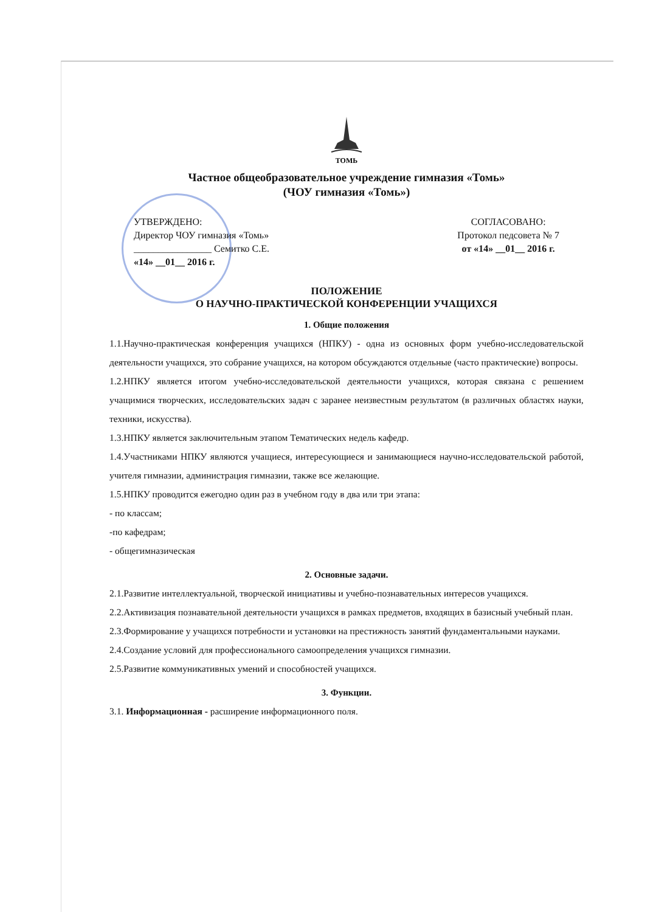ТОМЬ
Частное общеобразовательное учреждение гимназия «Томь»
(ЧОУ гимназия «Томь»)
УТВЕРЖДЕНО:
Директор ЧОУ гимназия «Томь»
________________ Семитко С.Е.
«14» __01__ 2016 г.
СОГЛАСОВАНО:
Протокол педсовета № 7
от «14» __01__ 2016 г.
ПОЛОЖЕНИЕ
О НАУЧНО-ПРАКТИЧЕСКОЙ КОНФЕРЕНЦИИ УЧАЩИХСЯ
1. Общие положения
1.1.Научно-практическая конференция учащихся (НПКУ) - одна из основных форм учебно-исследовательской деятельности учащихся, это собрание учащихся, на котором обсуждаются отдельные (часто практические) вопросы.
1.2.НПКУ является итогом учебно-исследовательской деятельности учащихся, которая связана с решением учащимися творческих, исследовательских задач с заранее неизвестным результатом (в различных областях науки, техники, искусства).
1.3.НПКУ является заключительным этапом Тематических недель кафедр.
1.4.Участниками НПКУ являются учащиеся, интересующиеся и занимающиеся научно-исследовательской работой, учителя гимназии, администрация гимназии, также все желающие.
1.5.НПКУ проводится ежегодно один раз в учебном году в два или три этапа:
- по классам;
-по кафедрам;
- общегимназическая
2. Основные задачи.
2.1.Развитие интеллектуальной, творческой инициативы и учебно-познавательных интересов учащихся.
2.2.Активизация познавательной деятельности учащихся в рамках предметов, входящих в базисный учебный план.
2.3.Формирование у учащихся потребности и установки на престижность занятий фундаментальными науками.
2.4.Создание условий для профессионального самоопределения учащихся гимназии.
2.5.Развитие коммуникативных умений и способностей учащихся.
3. Функции.
3.1. Информационная - расширение информационного поля.